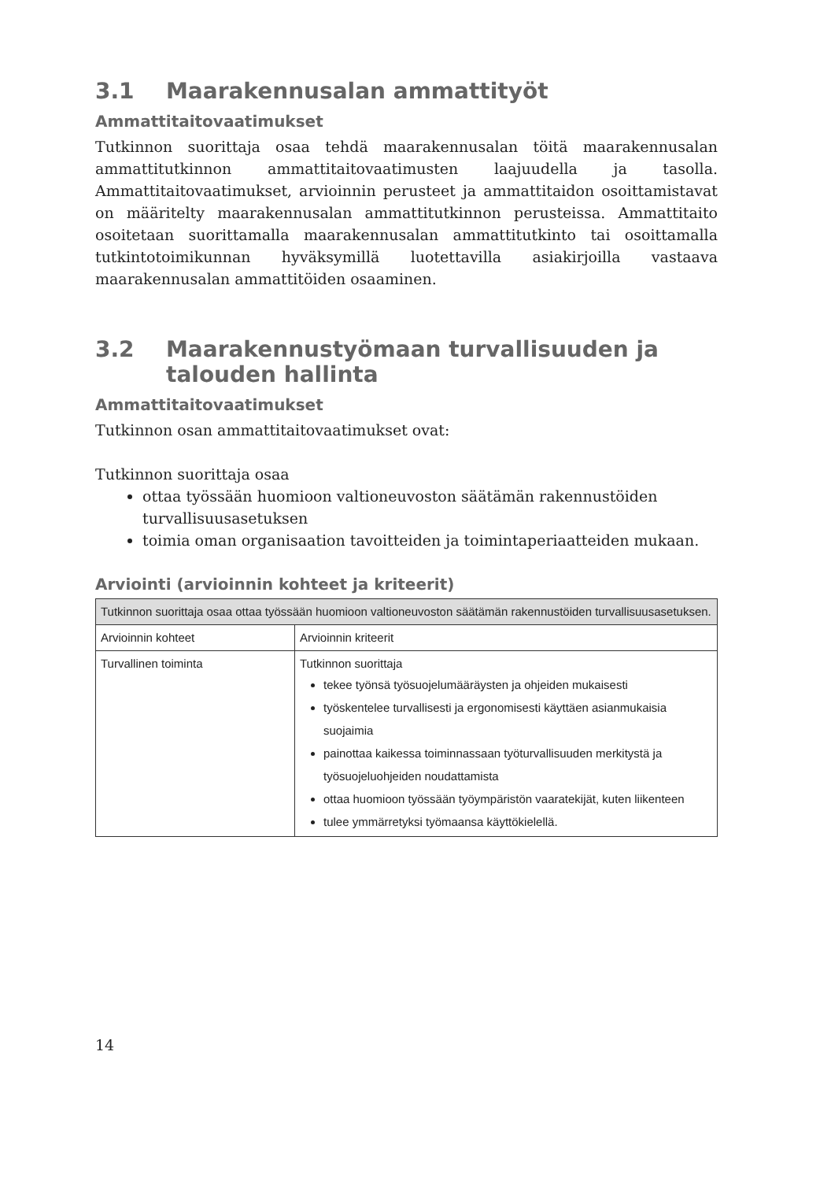3.1 Maarakennusalan ammattityöt
Ammattitaitovaatimukset
Tutkinnon suorittaja osaa tehdä maarakennusalan töitä maarakennusalan ammattitutkinnon ammattitaitovaatimusten laajuudella ja tasolla. Ammattitaitovaatimukset, arvioinnin perusteet ja ammattitaidon osoittamistavat on määritelty maarakennusalan ammattitutkinnon perusteissa. Ammattitaito osoitetaan suorittamalla maarakennusalan ammattitutkinto tai osoittamalla tutkintotoimikunnan hyväksymillä luotettavilla asiakirjoilla vastaava maarakennusalan ammattitöiden osaaminen.
3.2 Maarakennustyömaan turvallisuuden ja talouden hallinta
Ammattitaitovaatimukset
Tutkinnon osan ammattitaitovaatimukset ovat:
Tutkinnon suorittaja osaa
ottaa työssään huomioon valtioneuvoston säätämän rakennustöiden turvallisuusasetuksen
toimia oman organisaation tavoitteiden ja toimintaperiaatteiden mukaan.
Arviointi (arvioinnin kohteet ja kriteerit)
| Tutkinnon suorittaja osaa ottaa työssään huomioon valtioneuvoston säätämän rakennustöiden turvallisuusasetuksen. | |
| --- | --- |
| Arvioinnin kohteet | Arvioinnin kriteerit |
| Turvallinen toiminta | Tutkinnon suorittaja tekee työnsä työsuojelumääräysten ja ohjeiden mukaisesti työskentelee turvallisesti ja ergonomisesti käyttäen asianmukaisia suojaimia painottaa kaikessa toiminnassaan työturvallisuuden merkitystä ja työsuojeluohjeiden noudattamista ottaa huomioon työssään työympäristön vaaratekijät, kuten liikenteen tulee ymmärretyksi työmaansa käyttökielellä. |
14